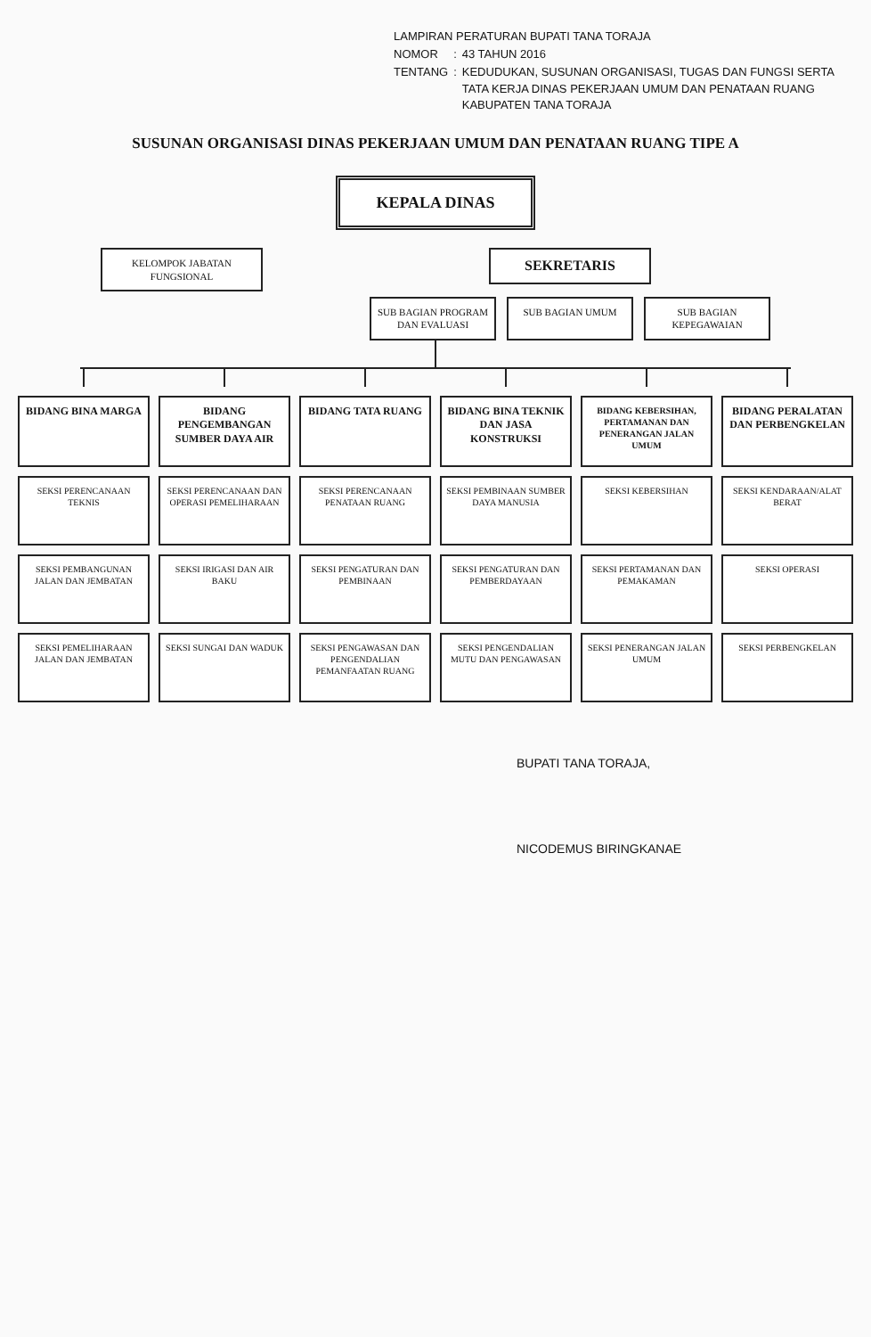| LAMPIRAN PERATURAN BUPATI TANA TORAJA | | |
| NOMOR | : | 43 TAHUN 2016 |
| TENTANG | : | KEDUDUKAN, SUSUNAN ORGANISASI, TUGAS DAN FUNGSI SERTA TATA KERJA DINAS PEKERJAAN UMUM DAN PENATAAN RUANG KABUPATEN TANA TORAJA |
SUSUNAN ORGANISASI DINAS PEKERJAAN UMUM DAN PENATAAN RUANG TIPE A
KEPALA DINAS
KELOMPOK JABATAN FUNGSIONAL
SEKRETARIS
SUB BAGIAN PROGRAM DAN EVALUASI
SUB BAGIAN UMUM SUB BAGIAN KEPEGAWAIAN
BIDANG BINA MARGA
SEKSI PERENCANAAN TEKNIS
SEKSI PEMBANGUNAN JALAN DAN JEMBATAN
SEKSI PEMELIHARAAN JALAN DAN JEMBATAN
BIDANG PENGEMBANGAN SUMBER DAYA AIR
SEKSI PERENCANAAN DAN OPERASI PEMELIHARAAN
SEKSI IRIGASI DAN AIR BAKU
SEKSI SUNGAI DAN WADUK
BIDANG TATA RUANG
SEKSI PERENCANAAN PENATAAN RUANG
SEKSI PENGATURAN DAN PEMBINAAN
SEKSI PENGAWASAN DAN PENGENDALIAN PEMANFAATAN RUANG
BIDANG BINA TEKNIK DAN JASA KONSTRUKSI
SEKSI PEMBINAAN SUMBER DAYA MANUSIA
SEKSI PENGATURAN DAN PEMBERDAYAAN
SEKSI PENGENDALIAN MUTU DAN PENGAWASAN
BIDANG KEBERSIHAN, PERTAMANAN DAN PENERANGAN JALAN UMUM
SEKSI KEBERSIHAN
SEKSI PERTAMANAN DAN PEMAKAMAN
SEKSI PENERANGAN JALAN UMUM
BIDANG PERALATAN DAN PERBENGKELAN
SEKSI KENDARAAN/ALAT BERAT
SEKSI OPERASI
SEKSI PERBENGKELAN
BUPATI TANA TORAJA,
NICODEMUS BIRINGKANAE